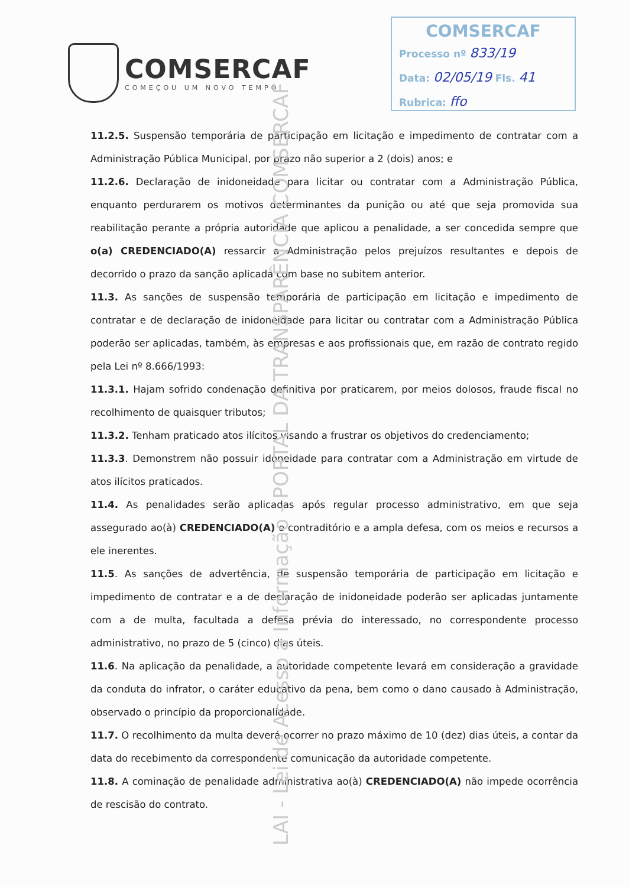COMSERCAF
COMEÇOU UM NOVO TEMPO
COMSERCAF
Processo nº 833/19
Data: 02/05/19 Fls. 41
Rubrica: ffo
11.2.5. Suspensão temporária de participação em licitação e impedimento de contratar com a Administração Pública Municipal, por prazo não superior a 2 (dois) anos; e
11.2.6. Declaração de inidoneidade para licitar ou contratar com a Administração Pública, enquanto perdurarem os motivos determinantes da punição ou até que seja promovida sua reabilitação perante a própria autoridade que aplicou a penalidade, a ser concedida sempre que o(a) CREDENCIADO(A) ressarcir a Administração pelos prejuízos resultantes e depois de decorrido o prazo da sanção aplicada com base no subitem anterior.
11.3. As sanções de suspensão temporária de participação em licitação e impedimento de contratar e de declaração de inidoneidade para licitar ou contratar com a Administração Pública poderão ser aplicadas, também, às empresas e aos profissionais que, em razão de contrato regido pela Lei nº 8.666/1993:
11.3.1. Hajam sofrido condenação definitiva por praticarem, por meios dolosos, fraude fiscal no recolhimento de quaisquer tributos;
11.3.2. Tenham praticado atos ilícitos visando a frustrar os objetivos do credenciamento;
11.3.3. Demonstrem não possuir idoneidade para contratar com a Administração em virtude de atos ilícitos praticados.
11.4. As penalidades serão aplicadas após regular processo administrativo, em que seja assegurado ao(à) CREDENCIADO(A) o contraditório e a ampla defesa, com os meios e recursos a ele inerentes.
11.5. As sanções de advertência, de suspensão temporária de participação em licitação e impedimento de contratar e a de declaração de inidoneidade poderão ser aplicadas juntamente com a de multa, facultada a defesa prévia do interessado, no correspondente processo administrativo, no prazo de 5 (cinco) dias úteis.
11.6. Na aplicação da penalidade, a autoridade competente levará em consideração a gravidade da conduta do infrator, o caráter educativo da pena, bem como o dano causado à Administração, observado o princípio da proporcionalidade.
11.7. O recolhimento da multa deverá ocorrer no prazo máximo de 10 (dez) dias úteis, a contar da data do recebimento da correspondente comunicação da autoridade competente.
11.8. A cominação de penalidade administrativa ao(à) CREDENCIADO(A) não impede ocorrência de rescisão do contrato.
LAI - Lei de Acesso a Informação - PORTAL DA TRANSPARÊNCIA COMSERCAF